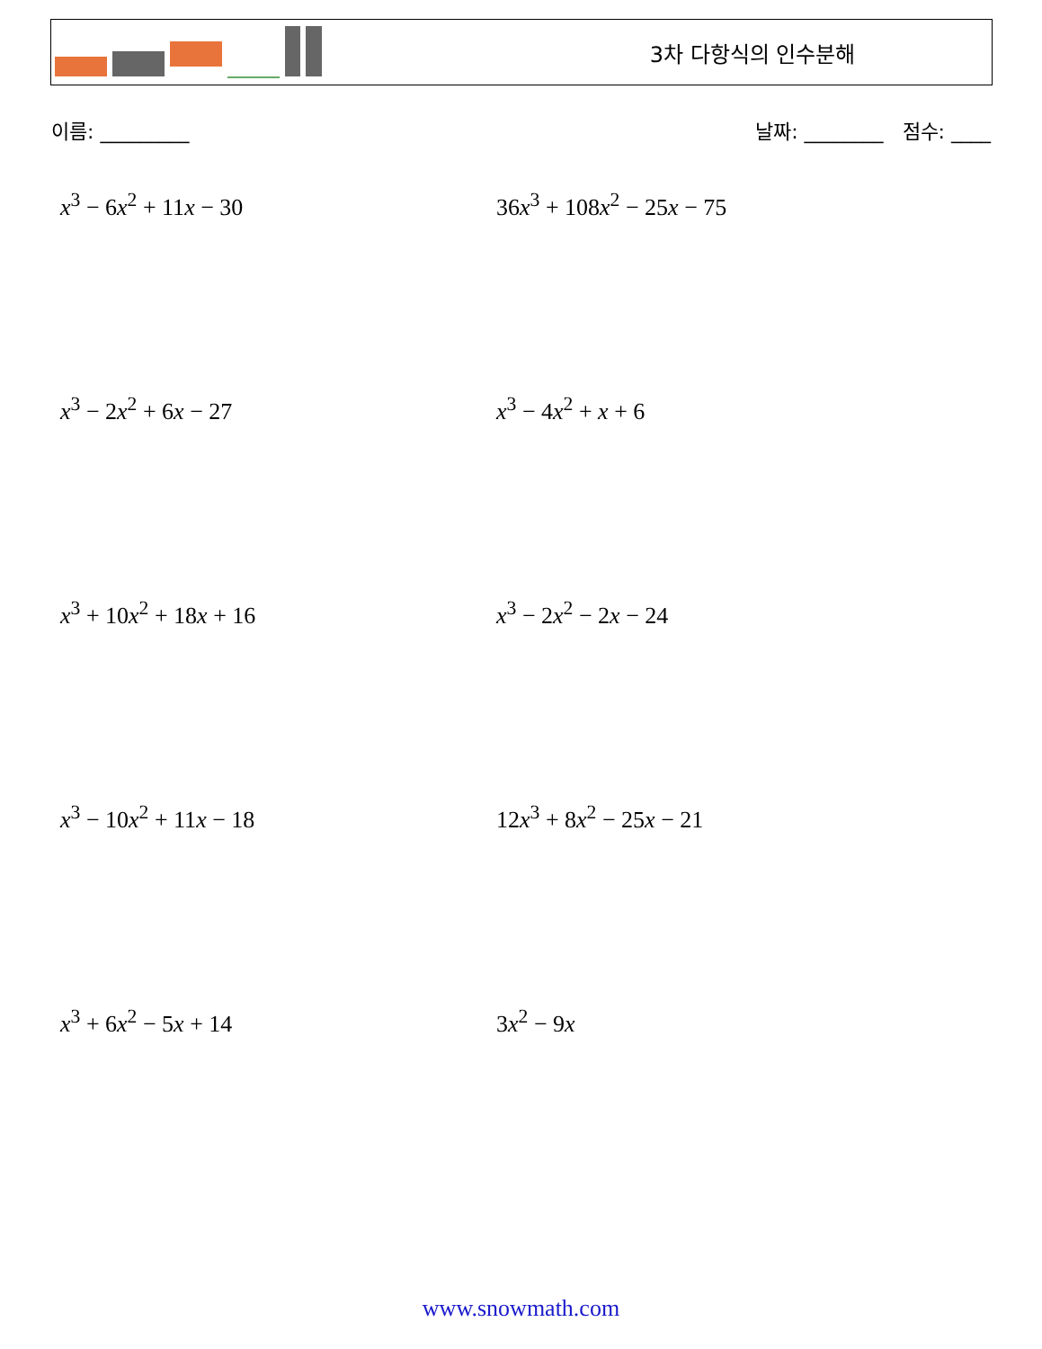3차 다항식의 인수분해
이름: _________ 날짜: ________ 점수: ____
x<sup>3</sup> − 6x<sup>2</sup> + 11x − 30
36x<sup>3</sup> + 108x<sup>2</sup> − 25x − 75
x<sup>3</sup> − 2x<sup>2</sup> + 6x − 27
x<sup>3</sup> − 4x<sup>2</sup> + x + 6
x<sup>3</sup> + 10x<sup>2</sup> + 18x + 16
x<sup>3</sup> − 2x<sup>2</sup> − 2x − 24
x<sup>3</sup> − 10x<sup>2</sup> + 11x − 18
12x<sup>3</sup> + 8x<sup>2</sup> − 25x − 21
x<sup>3</sup> + 6x<sup>2</sup> − 5x + 14
3x<sup>2</sup> − 9x
www.snowmath.com